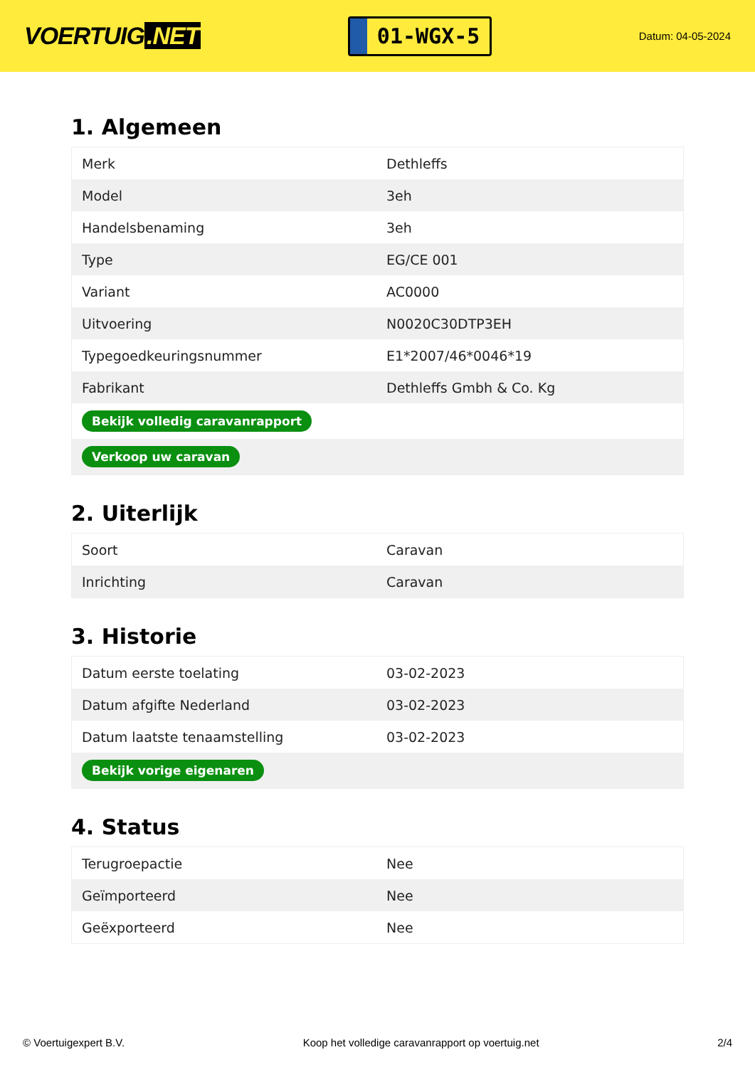VOERTUIG.NET
01-WGX-5
Datum: 04-05-2024
1. Algemeen
| Merk | Dethleffs |
| Model | 3eh |
| Handelsbenaming | 3eh |
| Type | EG/CE 001 |
| Variant | AC0000 |
| Uitvoering | N0020C30DTP3EH |
| Typegoedkeuringsnummer | E1*2007/46*0046*19 |
| Fabrikant | Dethleffs Gmbh & Co. Kg |
| Bekijk volledig caravanrapport | |
| Verkoop uw caravan | |
2. Uiterlijk
| Soort | Caravan |
| Inrichting | Caravan |
3. Historie
| Datum eerste toelating | 03-02-2023 |
| Datum afgifte Nederland | 03-02-2023 |
| Datum laatste tenaamstelling | 03-02-2023 |
| Bekijk vorige eigenaren | |
4. Status
| Terugroepactie | Nee |
| Geïmporteerd | Nee |
| Geëxporteerd | Nee |
© Voertuigexpert B.V. Koop het volledige caravanrapport op voertuig.net 2/4